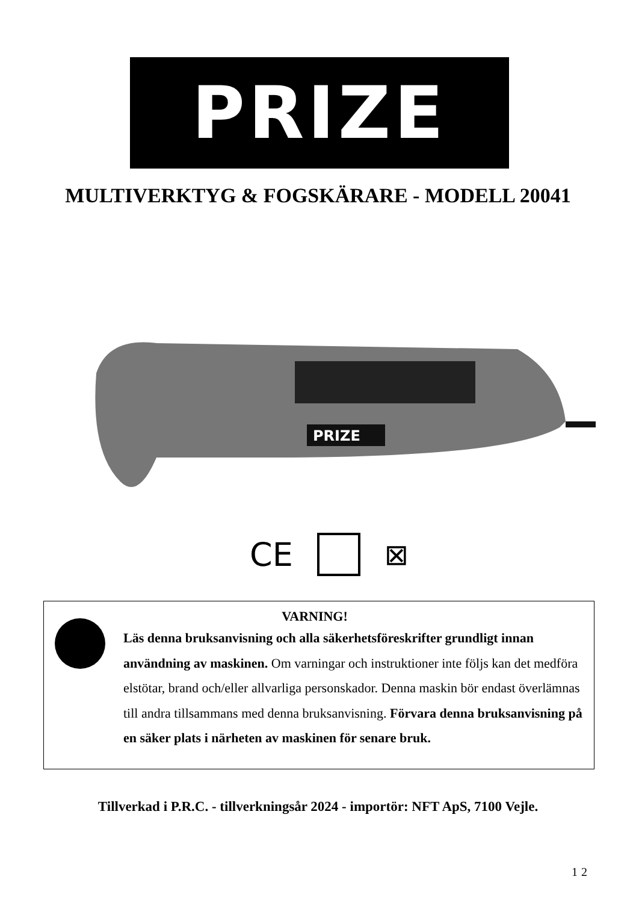PRIZE
MULTIVERKTYG & FOGSKÄRARE - MODELL 20041
PRIZE
CE ⊠
VARNING!
Läs denna bruksanvisning och alla säkerhetsföreskrifter grundligt innan användning av maskinen. Om varningar och instruktioner inte följs kan det medföra elstötar, brand och/eller allvarliga personskador. Denna maskin bör endast överlämnas till andra tillsammans med denna bruksanvisning. Förvara denna bruksanvisning på en säker plats i närheten av maskinen för senare bruk.
Tillverkad i P.R.C. - tillverkningsår 2024 - importör: NFT ApS, 7100 Vejle.
12